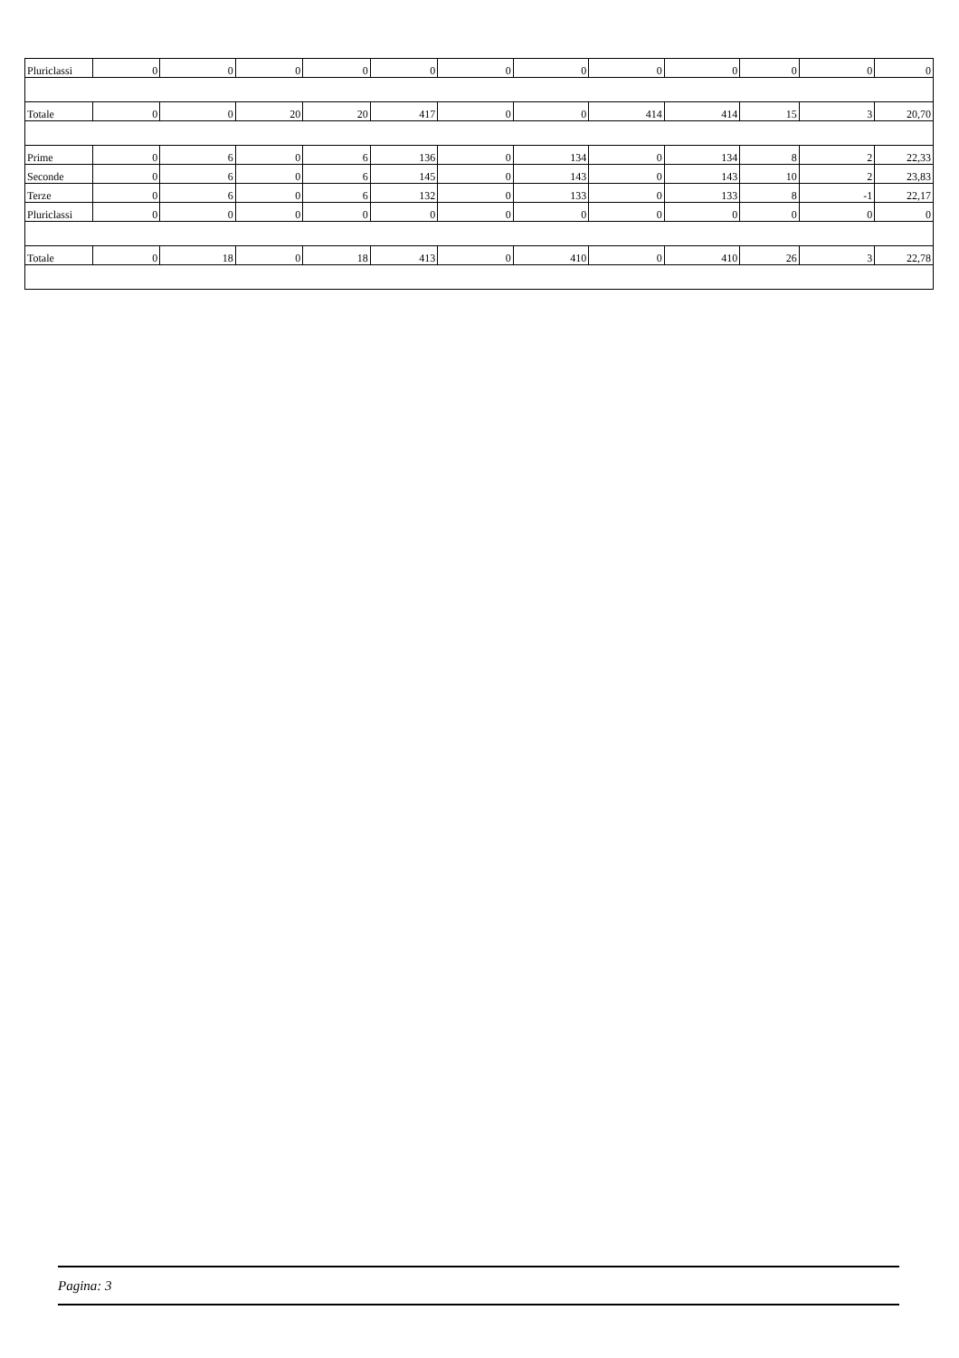| Pluriclassi | 0 | 0 | 0 | 0 | 0 | 0 | 0 | 0 | 0 | 0 | 0 | 0 |
| Totale | 0 | 0 | 20 | 20 | 417 | 0 | 0 | 414 | 414 | 15 | 3 | 20,70 |
| Prime | 0 | 6 | 0 | 6 | 136 | 0 | 134 | 0 | 134 | 8 | 2 | 22,33 |
| Seconde | 0 | 6 | 0 | 6 | 145 | 0 | 143 | 0 | 143 | 10 | 2 | 23,83 |
| Terze | 0 | 6 | 0 | 6 | 132 | 0 | 133 | 0 | 133 | 8 | -1 | 22,17 |
| Pluriclassi | 0 | 0 | 0 | 0 | 0 | 0 | 0 | 0 | 0 | 0 | 0 | 0 |
| Totale | 0 | 18 | 0 | 18 | 413 | 0 | 410 | 0 | 410 | 26 | 3 | 22,78 |
Pagina: 3